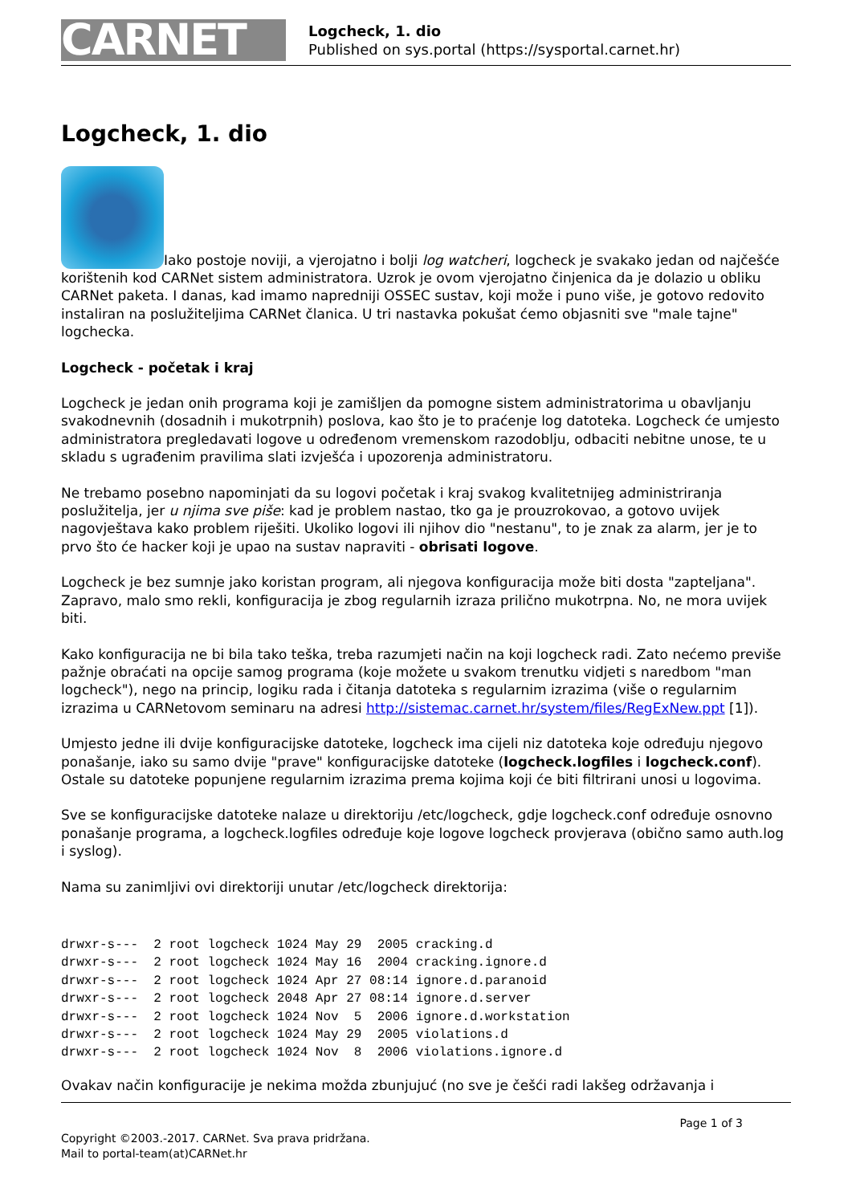CARNET
Logcheck, 1. dio
Published on sys.portal (https://sysportal.carnet.hr)
Logcheck, 1. dio
Iako postoje noviji, a vjerojatno i bolji log watcheri, logcheck je svakako jedan od najčešće korištenih kod CARNet sistem administratora. Uzrok je ovom vjerojatno činjenica da je dolazio u obliku CARNet paketa. I danas, kad imamo napredniji OSSEC sustav, koji može i puno više, je gotovo redovito instaliran na poslužiteljima CARNet članica. U tri nastavka pokušat ćemo objasniti sve "male tajne" logchecka.
Logcheck - početak i kraj
Logcheck je jedan onih programa koji je zamišljen da pomogne sistem administratorima u obavljanju svakodnevnih (dosadnih i mukotrpnih) poslova, kao što je to praćenje log datoteka. Logcheck će umjesto administratora pregledavati logove u određenom vremenskom razodoblju, odbaciti nebitne unose, te u skladu s ugrađenim pravilima slati izvješća i upozorenja administratoru.
Ne trebamo posebno napominjati da su logovi početak i kraj svakog kvalitetnijeg administriranja poslužitelja, jer u njima sve piše: kad je problem nastao, tko ga je prouzrokovao, a gotovo uvijek nagovještava kako problem riješiti. Ukoliko logovi ili njihov dio "nestanu", to je znak za alarm, jer je to prvo što će hacker koji je upao na sustav napraviti - obrisati logove.
Logcheck je bez sumnje jako koristan program, ali njegova konfiguracija može biti dosta "zapteljana". Zapravo, malo smo rekli, konfiguracija je zbog regularnih izraza prilično mukotrpna. No, ne mora uvijek biti.
Kako konfiguracija ne bi bila tako teška, treba razumjeti način na koji logcheck radi. Zato nećemo previše pažnje obraćati na opcije samog programa (koje možete u svakom trenutku vidjeti s naredbom "man logcheck"), nego na princip, logiku rada i čitanja datoteka s regularnim izrazima (više o regularnim izrazima u CARNetovom seminaru na adresi http://sistemac.carnet.hr/system/files/RegExNew.ppt [1]).
Umjesto jedne ili dvije konfiguracijske datoteke, logcheck ima cijeli niz datoteka koje određuju njegovo ponašanje, iako su samo dvije "prave" konfiguracijske datoteke (logcheck.logfiles i logcheck.conf). Ostale su datoteke popunjene regularnim izrazima prema kojima koji će biti filtrirani unosi u logovima.
Sve se konfiguracijske datoteke nalaze u direktoriju /etc/logcheck, gdje logcheck.conf određuje osnovno ponašanje programa, a logcheck.logfiles određuje koje logove logcheck provjerava (obično samo auth.log i syslog).
Nama su zanimljivi ovi direktoriji unutar /etc/logcheck direktorija:
drwxr-s---  2 root logcheck 1024 May 29  2005 cracking.d
drwxr-s---  2 root logcheck 1024 May 16  2004 cracking.ignore.d
drwxr-s---  2 root logcheck 1024 Apr 27 08:14 ignore.d.paranoid
drwxr-s---  2 root logcheck 2048 Apr 27 08:14 ignore.d.server
drwxr-s---  2 root logcheck 1024 Nov  5  2006 ignore.d.workstation
drwxr-s---  2 root logcheck 1024 May 29  2005 violations.d
drwxr-s---  2 root logcheck 1024 Nov  8  2006 violations.ignore.d
Ovakav način konfiguracije je nekima možda zbunjujuć (no sve je češći radi lakšeg održavanja i
Page 1 of 3
Copyright ©2003.-2017. CARNet. Sva prava pridržana.
Mail to portal-team(at)CARNet.hr